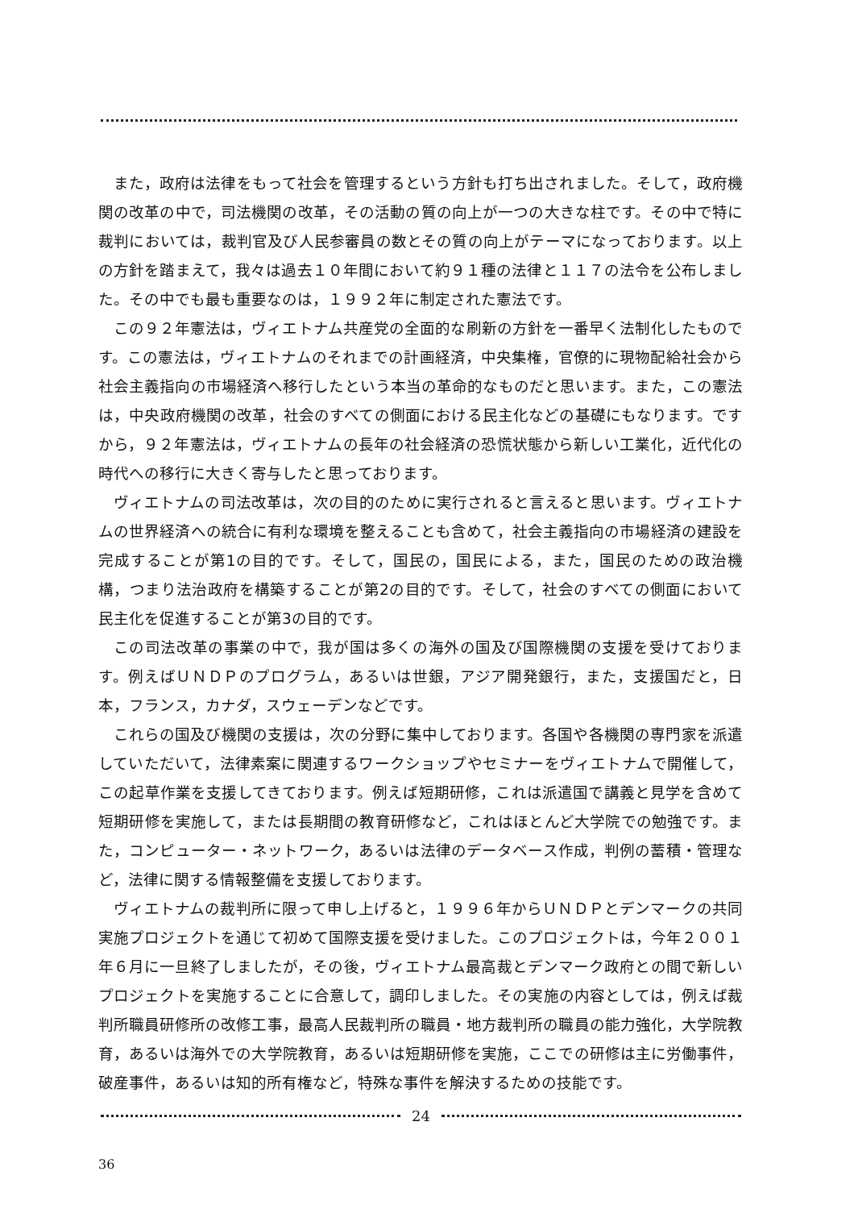また，政府は法律をもって社会を管理するという方針も打ち出されました。そして，政府機関の改革の中で，司法機関の改革，その活動の質の向上が一つの大きな柱です。その中で特に裁判においては，裁判官及び人民参審員の数とその質の向上がテーマになっております。以上の方針を踏まえて，我々は過去１０年間において約９１種の法律と１１７の法令を公布しました。その中でも最も重要なのは，１９９２年に制定された憲法です。
この９２年憲法は，ヴィエトナム共産党の全面的な刷新の方針を一番早く法制化したものです。この憲法は，ヴィエトナムのそれまでの計画経済，中央集権，官僚的に現物配給社会から社会主義指向の市場経済へ移行したという本当の革命的なものだと思います。また，この憲法は，中央政府機関の改革，社会のすべての側面における民主化などの基礎にもなります。ですから，９２年憲法は，ヴィエトナムの長年の社会経済の恐慌状態から新しい工業化，近代化の時代への移行に大きく寄与したと思っております。
ヴィエトナムの司法改革は，次の目的のために実行されると言えると思います。ヴィエトナムの世界経済への統合に有利な環境を整えることも含めて，社会主義指向の市場経済の建設を完成することが第1の目的です。そして，国民の，国民による，また，国民のための政治機構，つまり法治政府を構築することが第2の目的です。そして，社会のすべての側面において民主化を促進することが第3の目的です。
この司法改革の事業の中で，我が国は多くの海外の国及び国際機関の支援を受けております。例えばＵＮＤＰのプログラム，あるいは世銀，アジア開発銀行，また，支援国だと，日本，フランス，カナダ，スウェーデンなどです。
これらの国及び機関の支援は，次の分野に集中しております。各国や各機関の専門家を派遣していただいて，法律素案に関連するワークショップやセミナーをヴィエトナムで開催して，この起草作業を支援してきております。例えば短期研修，これは派遣国で講義と見学を含めて短期研修を実施して，または長期間の教育研修など，これはほとんど大学院での勉強です。また，コンピューター・ネットワーク，あるいは法律のデータベース作成，判例の蓄積・管理など，法律に関する情報整備を支援しております。
ヴィエトナムの裁判所に限って申し上げると，１９９６年からＵＮＤＰとデンマークの共同実施プロジェクトを通じて初めて国際支援を受けました。このプロジェクトは，今年２００１年６月に一旦終了しましたが，その後，ヴィエトナム最高裁とデンマーク政府との間で新しいプロジェクトを実施することに合意して，調印しました。その実施の内容としては，例えば裁判所職員研修所の改修工事，最高人民裁判所の職員・地方裁判所の職員の能力強化，大学院教育，あるいは海外での大学院教育，あるいは短期研修を実施，ここでの研修は主に労働事件，破産事件，あるいは知的所有権など，特殊な事件を解決するための技能です。
24
36